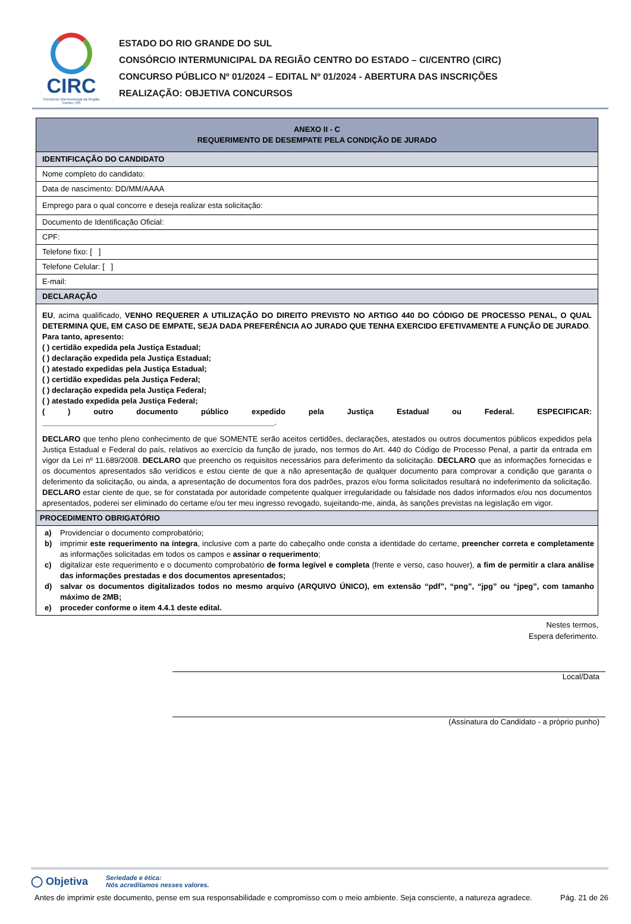CIRC
Consórcio Intermunicipal da Região Centro | RS
ESTADO DO RIO GRANDE DO SUL
CONSÓRCIO INTERMUNICIPAL DA REGIÃO CENTRO DO ESTADO – CI/CENTRO (CIRC)
CONCURSO PÚBLICO Nº 01/2024 – EDITAL Nº 01/2024 - ABERTURA DAS INSCRIÇÕES
REALIZAÇÃO: OBJETIVA CONCURSOS
| ANEXO II - C REQUERIMENTO DE DESEMPATE PELA CONDIÇÃO DE JURADO |
| IDENTIFICAÇÃO DO CANDIDATO |
| Nome completo do candidato: |
| Data de nascimento: DD/MM/AAAA |
| Emprego para o qual concorre e deseja realizar esta solicitação: |
| Documento de Identificação Oficial: |
| CPF: |
| Telefone fixo: [ ] |
| Telefone Celular: [ ] |
| E-mail: |
| DECLARAÇÃO |
| EU , acima qualificado, VENHO REQUERER A UTILIZAÇÃO DO DIREITO PREVISTO NO ARTIGO 440 DO CÓDIGO DE PROCESSO PENAL, O QUAL DETERMINA QUE, EM CASO DE EMPATE, SEJA DADA PREFERÊNCIA AO JURADO QUE TENHA EXERCIDO EFETIVAMENTE A FUNÇÃO DE JURADO . Para tanto, apresento: ( ) certidão expedida pela Justiça Estadual; ( ) declaração expedida pela Justiça Estadual; ( ) atestado expedidas pela Justiça Estadual; ( ) certidão expedidas pela Justiça Federal; ( ) declaração expedida pela Justiça Federal; ( ) atestado expedida pela Justiça Federal; ( ) outro documento público expedido pela Justiça Estadual ou Federal. ESPECIFICAR: ______________________________________________________ . DECLARO que tenho pleno conhecimento de que SOMENTE serão aceitos certidões, declarações, atestados ou outros documentos públicos expedidos pela Justiça Estadual e Federal do país, relativos ao exercício da função de jurado, nos termos do Art. 440 do Código de Processo Penal, a partir da entrada em vigor da Lei nº 11.689/2008. DECLARO que preencho os requisitos necessários para deferimento da solicitação. DECLARO que as informações fornecidas e os documentos apresentados são verídicos e estou ciente de que a não apresentação de qualquer documento para comprovar a condição que garanta o deferimento da solicitação, ou ainda, a apresentação de documentos fora dos padrões, prazos e/ou forma solicitados resultará no indeferimento da solicitação. DECLARO estar ciente de que, se for constatada por autoridade competente qualquer irregularidade ou falsidade nos dados informados e/ou nos documentos apresentados, poderei ser eliminado do certame e/ou ter meu ingresso revogado, sujeitando-me, ainda, às sanções previstas na legislação em vigor. |
| PROCEDIMENTO OBRIGATÓRIO |
| a) Providenciar o documento comprobatório; b) imprimir este requerimento na íntegra , inclusive com a parte do cabeçalho onde consta a identidade do certame, preencher correta e completamente as informações solicitadas em todos os campos e assinar o requerimento ; c) digitalizar este requerimento e o documento comprobatório de forma legível e completa (frente e verso, caso houver), a fim de permitir a clara análise das informações prestadas e dos documentos apresentados; d) salvar os documentos digitalizados todos no mesmo arquivo (ARQUIVO ÚNICO), em extensão “pdf”, “png”, “jpg” ou “jpeg”, com tamanho máximo de 2MB; e) proceder conforme o item 4.4.1 deste edital. |
Nestes termos,
Espera deferimento.
Local/Data
(Assinatura do Candidato - a próprio punho)
◯ Objetiva Seriedade e ética:
Nós acreditamos nesses valores.
Antes de imprimir este documento, pense em sua responsabilidade e compromisso com o meio ambiente. Seja consciente, a natureza agradece. Pág. 21 de 26